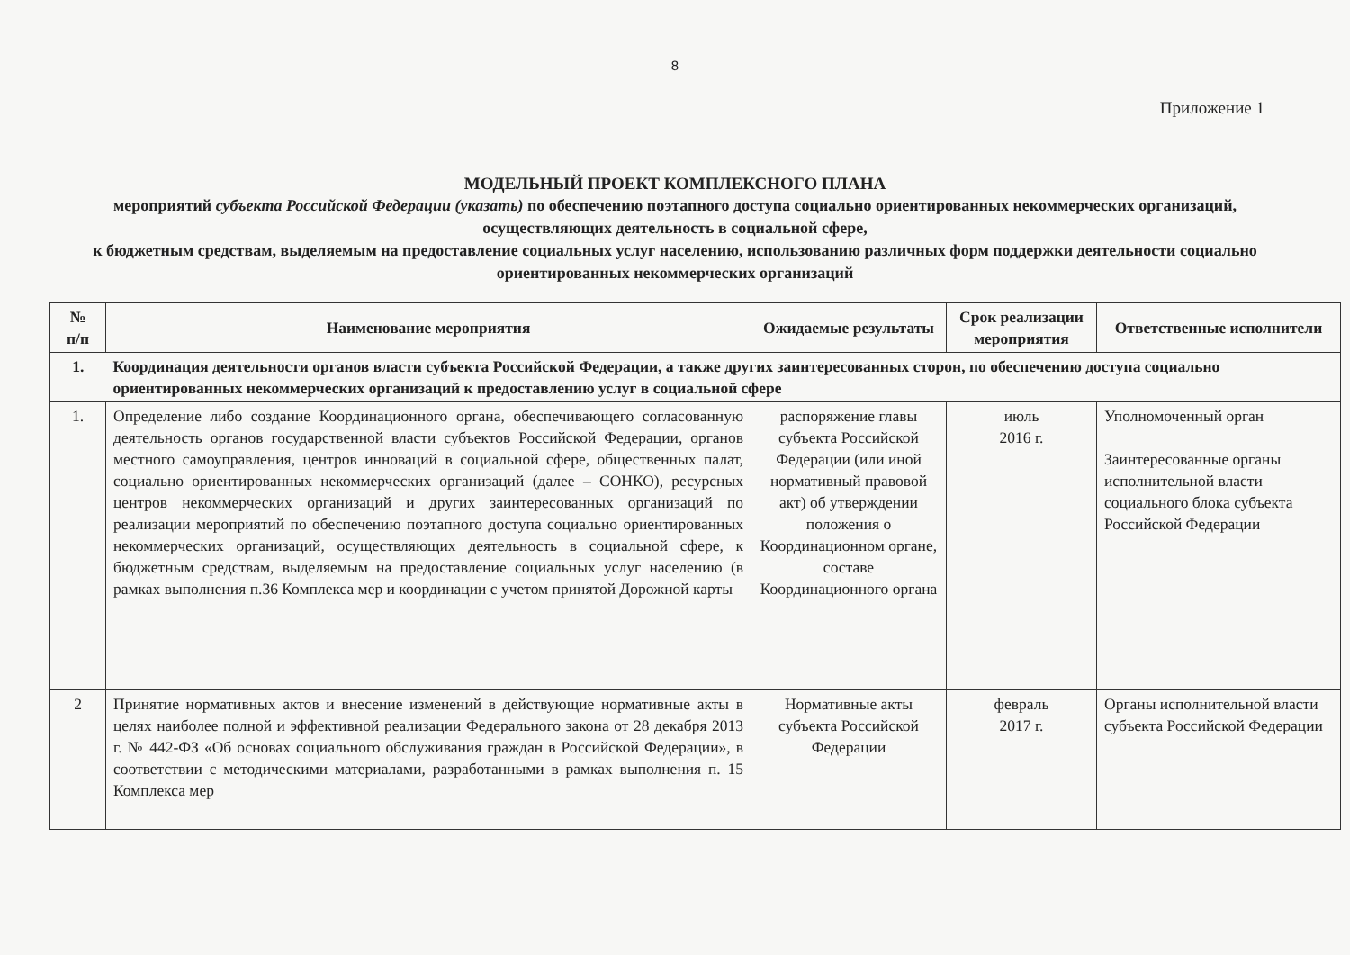8
Приложение 1
МОДЕЛЬНЫЙ ПРОЕКТ КОМПЛЕКСНОГО ПЛАНА
мероприятий субъекта Российской Федерации (указать) по обеспечению поэтапного доступа социально ориентированных некоммерческих организаций, осуществляющих деятельность в социальной сфере,
к бюджетным средствам, выделяемым на предоставление социальных услуг населению, использованию различных форм поддержки деятельности социально ориентированных некоммерческих организаций
| № п/п | Наименование мероприятия | Ожидаемые результаты | Срок реализации мероприятия | Ответственные исполнители |
| --- | --- | --- | --- | --- |
| 1. | Координация деятельности органов власти субъекта Российской Федерации, а также других заинтересованных сторон, по обеспечению доступа социально ориентированных некоммерческих организаций к предоставлению услуг в социальной сфере | | | |
| 1. | Определение либо создание Координационного органа, обеспечивающего согласованную деятельность органов государственной власти субъектов Российской Федерации, органов местного самоуправления, центров инноваций в социальной сфере, общественных палат, социально ориентированных некоммерческих организаций (далее – СОНКО), ресурсных центров некоммерческих организаций и других заинтересованных организаций по реализации мероприятий по обеспечению поэтапного доступа социально ориентированных некоммерческих организаций, осуществляющих деятельность в социальной сфере, к бюджетным средствам, выделяемым на предоставление социальных услуг населению (в рамках выполнения п.36 Комплекса мер и координации с учетом принятой Дорожной карты | распоряжение главы субъекта Российской Федерации (или иной нормативный правовой акт) об утверждении положения о Координационном органе, составе Координационного органа | июль 2016 г. | Уполномоченный орган Заинтересованные органы исполнительной власти социального блока субъекта Российской Федерации |
| 2 | Принятие нормативных актов и внесение изменений в действующие нормативные акты в целях наиболее полной и эффективной реализации Федерального закона от 28 декабря 2013 г. № 442-ФЗ «Об основах социального обслуживания граждан в Российской Федерации», в соответствии с методическими материалами, разработанными в рамках выполнения п. 15 Комплекса мер | Нормативные акты субъекта Российской Федерации | февраль 2017 г. | Органы исполнительной власти субъекта Российской Федерации |